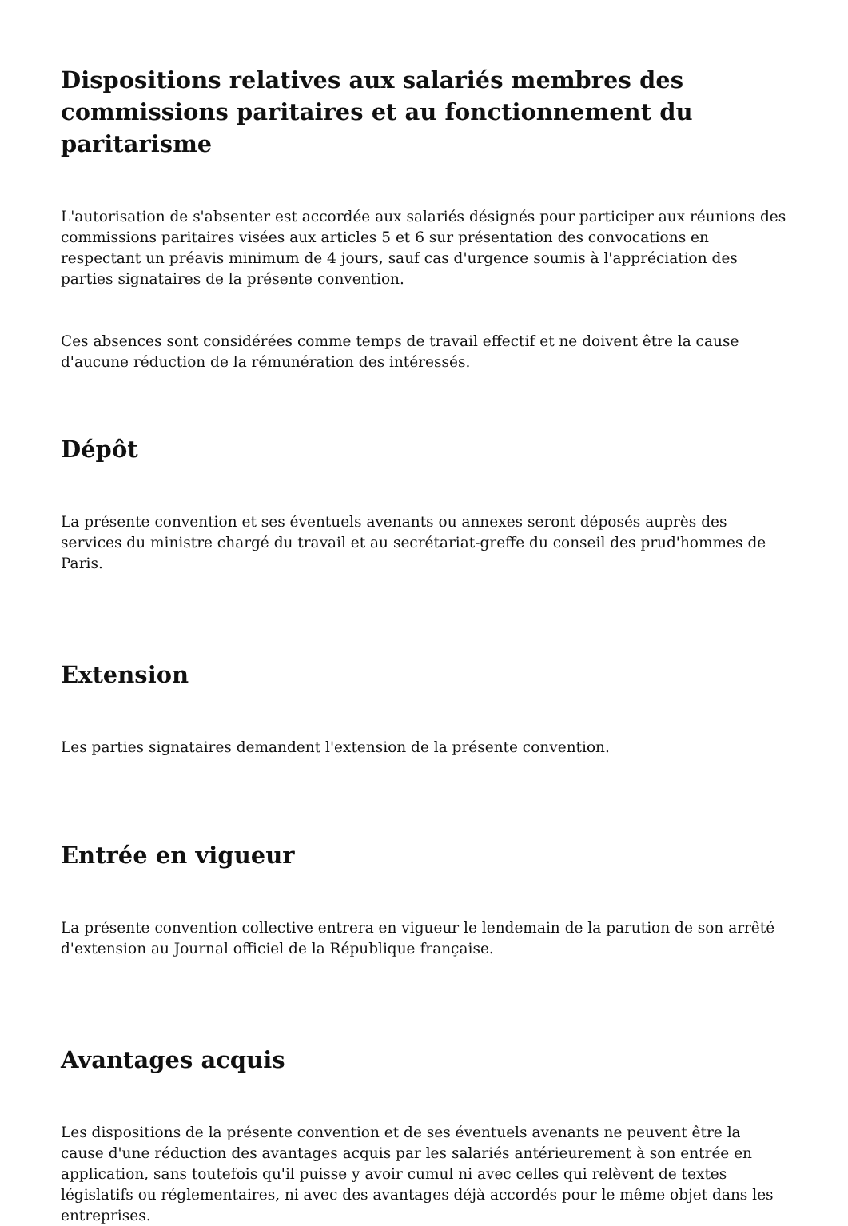Dispositions relatives aux salariés membres des commissions paritaires et au fonctionnement du paritarisme
L'autorisation de s'absenter est accordée aux salariés désignés pour participer aux réunions des commissions paritaires visées aux articles 5 et 6 sur présentation des convocations en respectant un préavis minimum de 4 jours, sauf cas d'urgence soumis à l'appréciation des parties signataires de la présente convention.
Ces absences sont considérées comme temps de travail effectif et ne doivent être la cause d'aucune réduction de la rémunération des intéressés.
Dépôt
La présente convention et ses éventuels avenants ou annexes seront déposés auprès des services du ministre chargé du travail et au secrétariat-greffe du conseil des prud'hommes de Paris.
Extension
Les parties signataires demandent l'extension de la présente convention.
Entrée en vigueur
La présente convention collective entrera en vigueur le lendemain de la parution de son arrêté d'extension au Journal officiel de la République française.
Avantages acquis
Les dispositions de la présente convention et de ses éventuels avenants ne peuvent être la cause d'une réduction des avantages acquis par les salariés antérieurement à son entrée en application, sans toutefois qu'il puisse y avoir cumul ni avec celles qui relèvent de textes législatifs ou réglementaires, ni avec des avantages déjà accordés pour le même objet dans les entreprises.